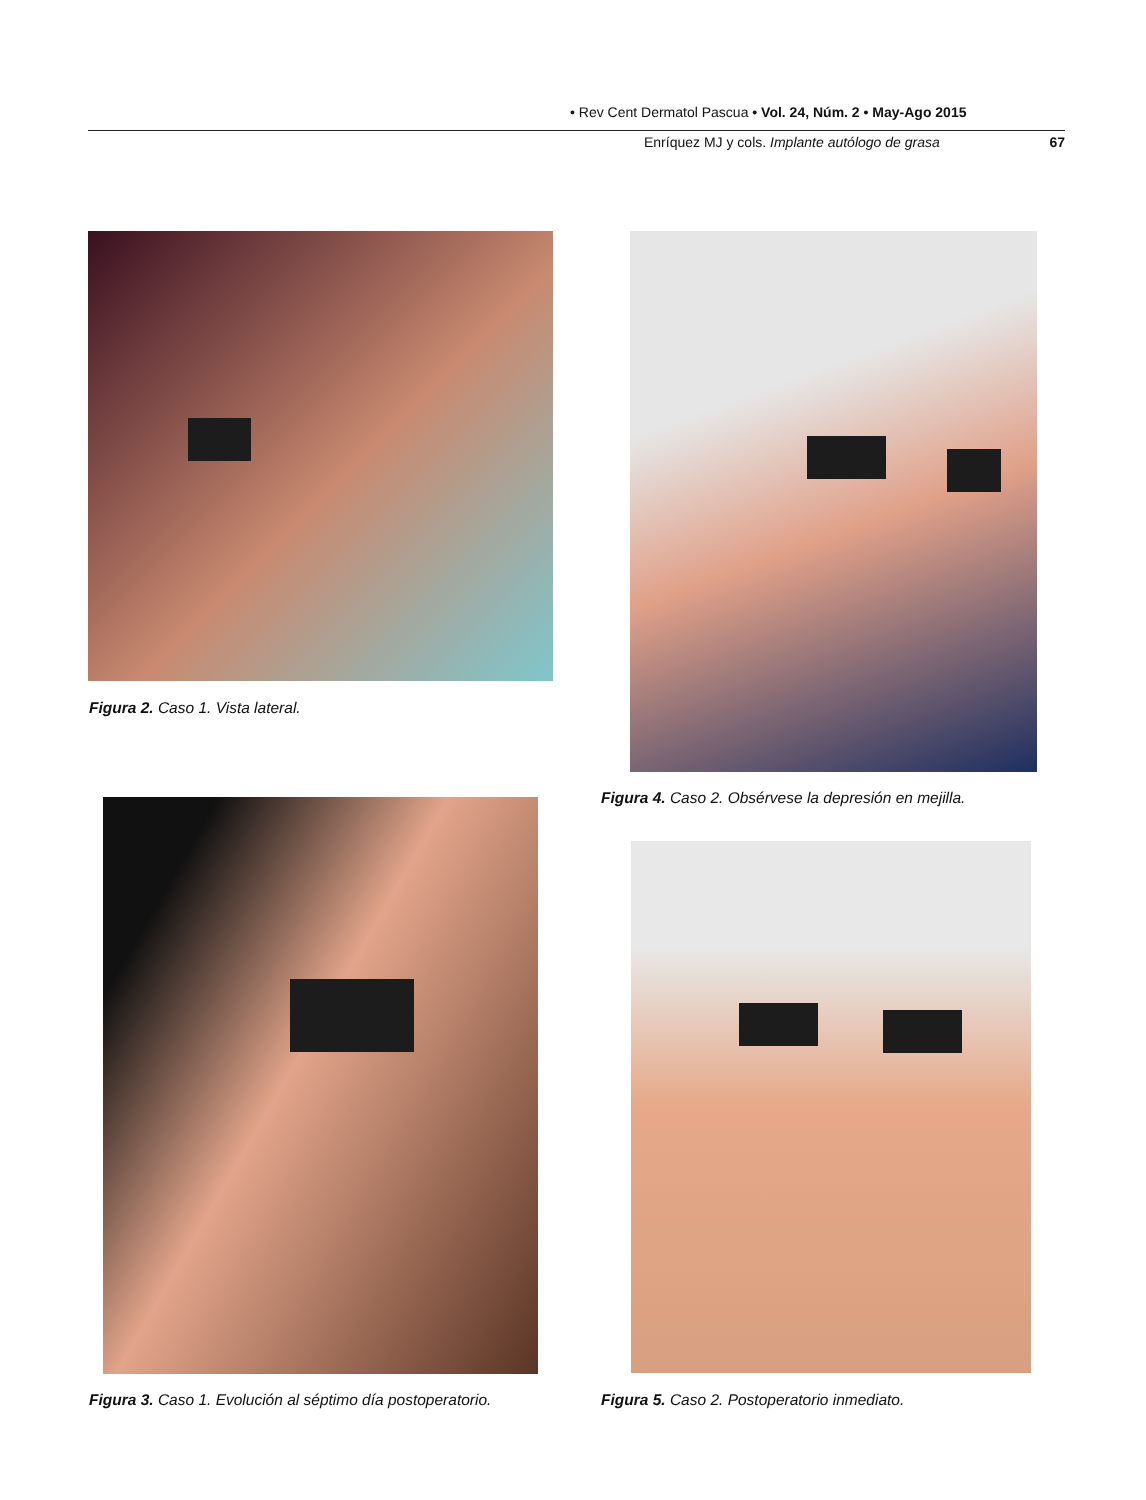• Rev Cent Dermatol Pascua • Vol. 24, Núm. 2 • May-Ago 2015
Enríquez MJ y cols. Implante autólogo de grasa 67
Figura 2. Caso 1. Vista lateral.
Figura 4. Caso 2. Obsérvese la depresión en mejilla.
Figura 3. Caso 1. Evolución al séptimo día postoperatorio.
Figura 5. Caso 2. Postoperatorio inmediato.